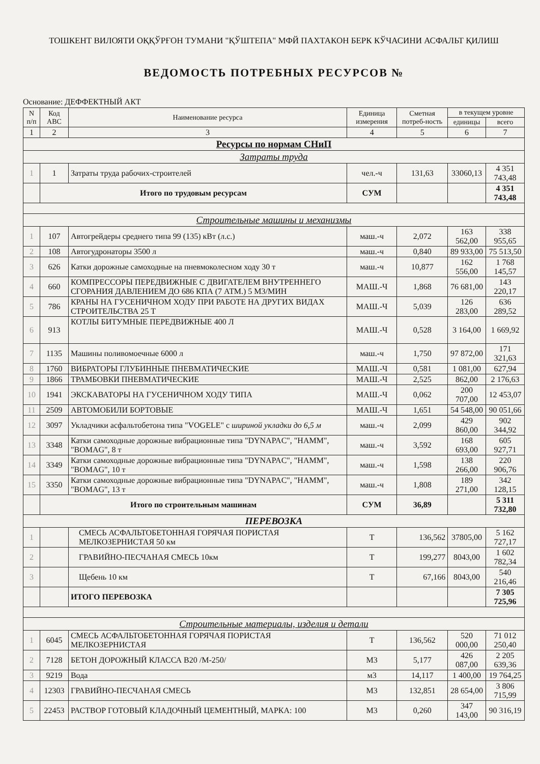ТОШКЕНТ ВИЛОЯТИ ОҚҚЎРҒОН ТУМАНИ "ҚЎШТЕПА" МФЙ ПАХТАКОН БЕРК КЎЧАСИНИ АСФАЛЬТ ҚИЛИШ
ВЕДОМОСТЬ ПОТРЕБНЫХ РЕСУРСОВ №
Основание: ДЕФФЕКТНЫЙ АКТ
| N п/п | Код АВС | Наименование ресурса | Единица измерения | Сметная потреб-ность | в текущем уровне | |
| --- | --- | --- | --- | --- | --- | --- |
| | | | | | единицы | всего |
| 1 | 2 | 3 | 4 | 5 | 6 | 7 |
| Ресурсы по нормам СНиП | | | | | | |
| Затраты труда | | | | | | |
| 1 | 1 | Затраты труда рабочих-строителей | чел.-ч | 131,63 | 33060,13 | 4 351 743,48 |
| | Итого по трудовым ресурсам | | СУМ | | | 4 351 743,48 |
| Строительные машины и механизмы | | | | | | |
| 1 | 107 | Автогрейдеры среднего типа 99 (135) кВт (л.с.) | маш.-ч | 2,072 | 163 562,00 | 338 955,65 |
| 2 | 108 | Автогудронаторы 3500 л | маш.-ч | 0,840 | 89 933,00 | 75 513,50 |
| 3 | 626 | Катки дорожные самоходные на пневмоколесном ходу 30 т | маш.-ч | 10,877 | 162 556,00 | 1 768 145,57 |
| 4 | 660 | КОМПРЕССОРЫ ПЕРЕДВИЖНЫЕ С ДВИГАТЕЛЕМ ВНУТРЕННЕГО СГОРАНИЯ ДАВЛЕНИЕМ ДО 686 КПА (7 АТМ.) 5 М3/МИН | МАШ.-Ч | 1,868 | 76 681,00 | 143 220,17 |
| 5 | 786 | КРАНЫ НА ГУСЕНИЧНОМ ХОДУ ПРИ РАБОТЕ НА ДРУГИХ ВИДАХ СТРОИТЕЛЬСТВА 25 Т | МАШ.-Ч | 5,039 | 126 283,00 | 636 289,52 |
| 6 | 913 | КОТЛЫ БИТУМНЫЕ ПЕРЕДВИЖНЫЕ 400 Л | МАШ.-Ч | 0,528 | 3 164,00 | 1 669,92 |
| 7 | 1135 | Машины поливомоечные 6000 л | маш.-ч | 1,750 | 97 872,00 | 171 321,63 |
| 8 | 1760 | ВИБРАТОРЫ ГЛУБИННЫЕ ПНЕВМАТИЧЕСКИЕ | МАШ.-Ч | 0,581 | 1 081,00 | 627,94 |
| 9 | 1866 | ТРАМБОВКИ ПНЕВМАТИЧЕСКИЕ | МАШ.-Ч | 2,525 | 862,00 | 2 176,63 |
| 10 | 1941 | ЭКСКАВАТОРЫ НА ГУСЕНИЧНОМ ХОДУ ТИПА | МАШ.-Ч | 0,062 | 200 707,00 | 12 453,07 |
| 11 | 2509 | АВТОМОБИЛИ БОРТОВЫЕ | МАШ.-Ч | 1,651 | 54 548,00 | 90 051,66 |
| 12 | 3097 | Укладчики асфальтобетона типа "VOGELE" с шириной укладки до 6,5 м | маш.-ч | 2,099 | 429 860,00 | 902 344,92 |
| 13 | 3348 | Катки самоходные дорожные вибрационные типа "DYNAPAC", "HAMM", "BOMAG", 8 т | маш.-ч | 3,592 | 168 693,00 | 605 927,71 |
| 14 | 3349 | Катки самоходные дорожные вибрационные типа "DYNAPAC", "HAMM", "BOMAG", 10 т | маш.-ч | 1,598 | 138 266,00 | 220 906,76 |
| 15 | 3350 | Катки самоходные дорожные вибрационные типа "DYNAPAC", "HAMM", "BOMAG", 13 т | маш.-ч | 1,808 | 189 271,00 | 342 128,15 |
| | Итого по строительным машинам | | СУМ | 36,89 | | 5 311 732,80 |
| ПЕРЕВОЗКА | | | | | | |
| 1 | | СМЕСЬ АСФАЛЬТОБЕТОННАЯ ГОРЯЧАЯ ПОРИСТАЯ МЕЛКОЗЕРНИСТАЯ 50 км | Т | 136,562 | 37805,00 | 5 162 727,17 |
| 2 | | ГРАВИЙНО-ПЕСЧАНАЯ СМЕСЬ 10км | Т | 199,277 | 8043,00 | 1 602 782,34 |
| 3 | | Щебень 10 км | Т | 67,166 | 8043,00 | 540 216,46 |
| | | ИТОГО ПЕРЕВОЗКА | | | | 7 305 725,96 |
| Строительные материалы, изделия и детали | | | | | | |
| 1 | 6045 | СМЕСЬ АСФАЛЬТОБЕТОННАЯ ГОРЯЧАЯ ПОРИСТАЯ МЕЛКОЗЕРНИСТАЯ | Т | 136,562 | 520 000,00 | 71 012 250,40 |
| 2 | 7128 | БЕТОН ДОРОЖНЫЙ КЛАССА В20 /М-250/ | М3 | 5,177 | 426 087,00 | 2 205 639,36 |
| 3 | 9219 | Вода | м3 | 14,117 | 1 400,00 | 19 764,25 |
| 4 | 12303 | ГРАВИЙНО-ПЕСЧАНАЯ СМЕСЬ | М3 | 132,851 | 28 654,00 | 3 806 715,99 |
| 5 | 22453 | РАСТВОР ГОТОВЫЙ КЛАДОЧНЫЙ ЦЕМЕНТНЫЙ, МАРКА: 100 | М3 | 0,260 | 347 143,00 | 90 316,19 |